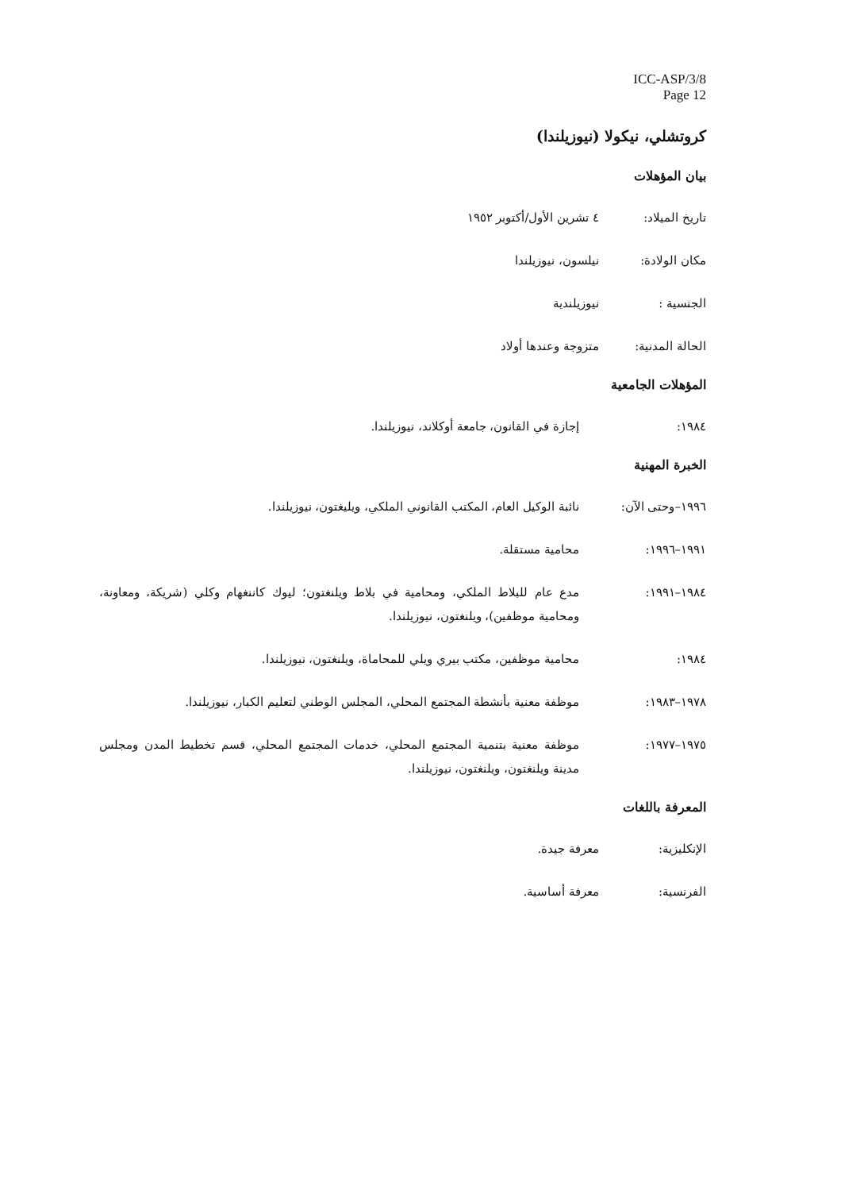ICC-ASP/3/8
Page 12
كروتشلي، نيكولا (نيوزيلندا)
بيان المؤهلات
تاريخ الميلاد: ٤ تشرين الأول/أكتوبر ١٩٥٢
مكان الولادة: نيلسون، نيوزيلندا
الجنسية : نيوزيلندية
الحالة المدنية: متزوجة وعندها أولاد
المؤهلات الجامعية
١٩٨٤: إجازة في القانون، جامعة أوكلاند، نيوزيلندا.
الخبرة المهنية
١٩٩٦–وحتى الآن: نائبة الوكيل العام، المكتب القانوني الملكي، ويليغتون، نيوزيلندا.
١٩٩١–١٩٩٦: محامية مستقلة.
١٩٨٤–١٩٩١: مدع عام للبلاط الملكي، ومحامية في بلاط ويلنغتون؛ ليوك كاننغهام وكلي (شريكة، ومعاونة، ومحامية موظفين)، ويلنغتون، نيوزيلندا.
١٩٨٤: محامية موظفين، مكتب بيري ويلي للمحاماة، ويلنغتون، نيوزيلندا.
١٩٧٨–١٩٨٣: موظفة معنية بأنشطة المجتمع المحلي، المجلس الوطني لتعليم الكبار، نيوزيلندا.
١٩٧٥–١٩٧٧: موظفة معنية بتنمية المجتمع المحلي، خدمات المجتمع المحلي، قسم تخطيط المدن ومجلس مدينة ويلنغتون، ويلنغتون، نيوزيلندا.
المعرفة باللغات
الإنكليزية: معرفة جيدة.
الفرنسية: معرفة أساسية.